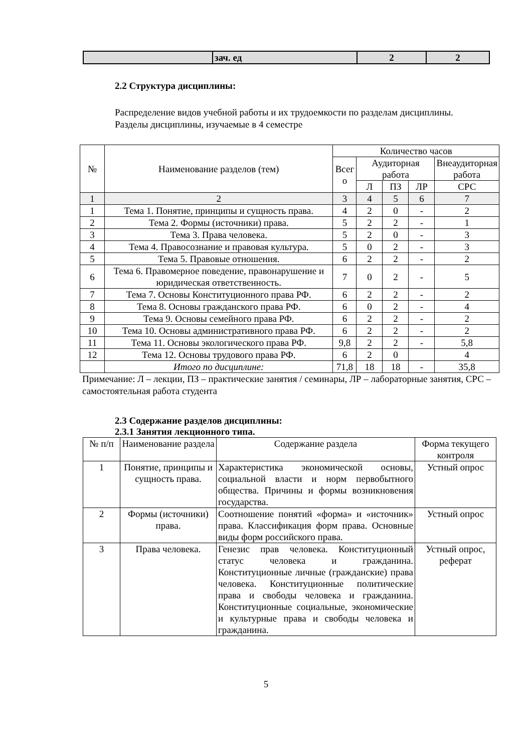| | зач. ед | 2 | 2 |
2.2 Структура дисциплины:
Распределение видов учебной работы и их трудоемкости по разделам дисциплины.
Разделы дисциплины, изучаемые в 4 семестре
| № | Наименование разделов (тем) | Количество часов | | | | |
| --- | --- | --- | --- | --- | --- | --- |
| | | Всег о | Аудиторная работа | | | Внеаудиторная работа |
| | | | Л | ПЗ | ЛР | СРС |
| 1 | 2 | 3 | 4 | 5 | 6 | 7 |
| 1 | Тема 1. Понятие, принципы и сущность права. | 4 | 2 | 0 | - | 2 |
| 2 | Тема 2. Формы (источники) права. | 5 | 2 | 2 | - | 1 |
| 3 | Тема 3. Права человека. | 5 | 2 | 0 | - | 3 |
| 4 | Тема 4. Правосознание и правовая культура. | 5 | 0 | 2 | - | 3 |
| 5 | Тема 5. Правовые отношения. | 6 | 2 | 2 | - | 2 |
| 6 | Тема 6. Правомерное поведение, правонарушение и юридическая ответственность. | 7 | 0 | 2 | - | 5 |
| 7 | Тема 7. Основы Конституционного права РФ. | 6 | 2 | 2 | - | 2 |
| 8 | Тема 8. Основы гражданского права РФ. | 6 | 0 | 2 | - | 4 |
| 9 | Тема 9. Основы семейного права РФ. | 6 | 2 | 2 | - | 2 |
| 10 | Тема 10. Основы административного права РФ. | 6 | 2 | 2 | - | 2 |
| 11 | Тема 11. Основы экологического права РФ. | 9,8 | 2 | 2 | - | 5,8 |
| 12 | Тема 12. Основы трудового права РФ. | 6 | 2 | 0 | | 4 |
| | Итого по дисциплине: | 71,8 | 18 | 18 | - | 35,8 |
Примечание: Л – лекции, ПЗ – практические занятия / семинары, ЛР – лабораторные занятия, СРС – самостоятельная работа студента
2.3 Содержание разделов дисциплины:
2.3.1 Занятия лекционного типа.
| № п/п | Наименование раздела | Содержание раздела | Форма текущего контроля |
| 1 | Понятие, принципы и сущность права. | Характеристика экономической основы, социальной власти и норм первобытного общества. Причины и формы возникновения государства. | Устный опрос |
| 2 | Формы (источники) права. | Соотношение понятий «форма» и «источник» права. Классификация форм права. Основные виды форм российского права. | Устный опрос |
| 3 | Права человека. | Генезис прав человека. Конституционный статус человека и гражданина. Конституционные личные (гражданские) права человека. Конституционные политические права и свободы человека и гражданина. Конституционные социальные, экономические и культурные права и свободы человека и гражданина. | Устный опрос, реферат |
5